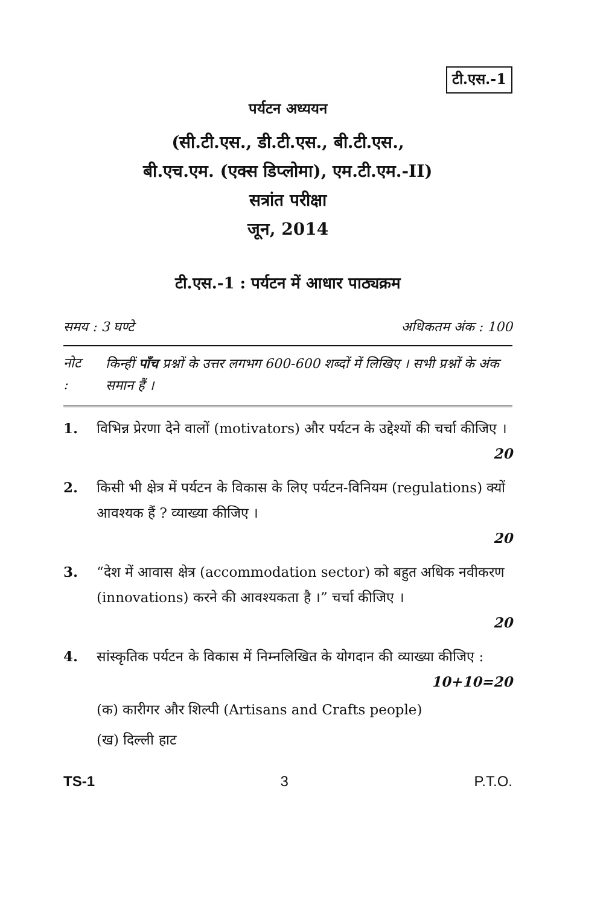टी.एस.-1
पर्यटन अध्ययन
(सी.टी.एस., डी.टी.एस., बी.टी.एस.,
बी.एच.एम. (एक्स डिप्लोमा), एम.टी.एम.-II)
सत्रांत परीक्षा
जून, 2014
टी.एस.-1 : पर्यटन में आधार पाठ्यक्रम
समय : 3 घण्टे अधिकतम अंक : 100
नोट : किन्हीं पाँच प्रश्नों के उत्तर लगभग 600-600 शब्दों में लिखिए । सभी प्रश्नों के अंक समान हैं ।
1. विभिन्न प्रेरणा देने वालों (motivators) और पर्यटन के उद्देश्यों की चर्चा कीजिए ।
20
2. किसी भी क्षेत्र में पर्यटन के विकास के लिए पर्यटन-विनियम (regulations) क्यों आवश्यक हैं ? व्याख्या कीजिए ।
20
3. “देश में आवास क्षेत्र (accommodation sector) को बहुत अधिक नवीकरण (innovations) करने की आवश्यकता है ।” चर्चा कीजिए ।
20
4. सांस्कृतिक पर्यटन के विकास में निम्नलिखित के योगदान की व्याख्या कीजिए :
10+10=20
(क) कारीगर और शिल्पी (Artisans and Crafts people)
(ख) दिल्ली हाट
TS-1 3 P.T.O.